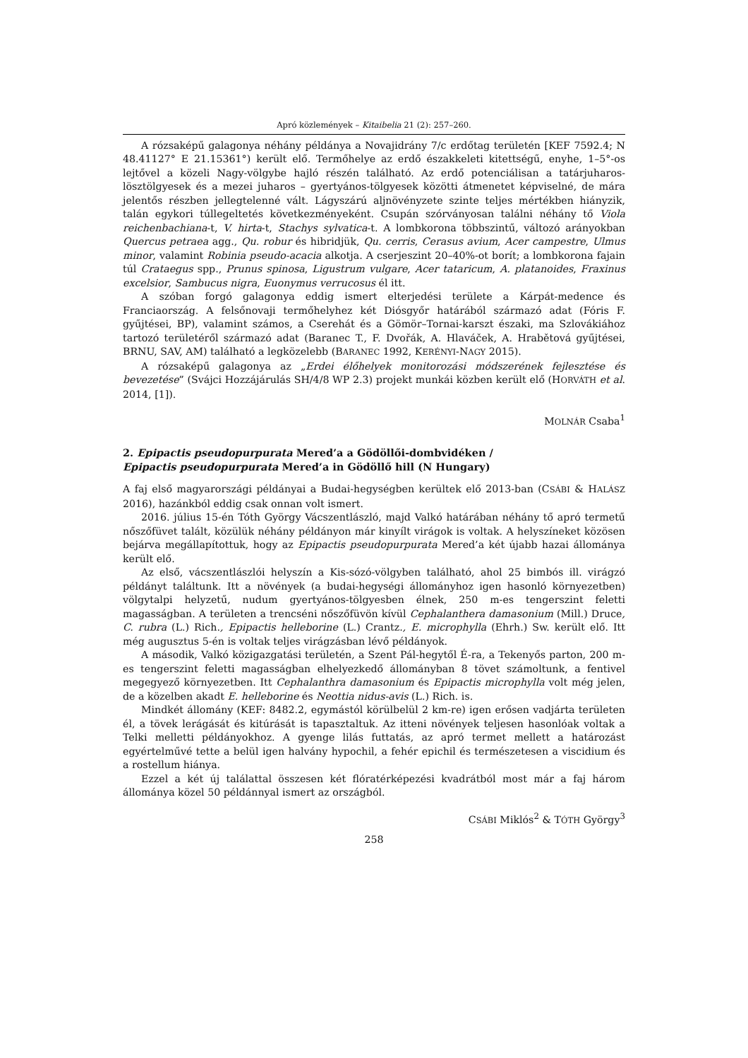Apró közlemények – Kitaibelia 21 (2): 257–260.
A rózsaképű galagonya néhány példánya a Novajidrány 7/c erdőtag területén [KEF 7592.4; N 48.41127° E 21.15361°) került elő. Termőhelye az erdő északkeleti kitettségű, enyhe, 1–5°-os lejtővel a közeli Nagy-völgybe hajló részén található. Az erdő potenciálisan a tatárjuharos-lösztölgyesek és a mezei juharos – gyertyános-tölgyesek közötti átmenetet képviselné, de mára jelentős részben jellegtelenné vált. Lágyszárú aljnövényzete szinte teljes mértékben hiányzik, talán egykori túllegeltetés következményeként. Csupán szórványosan találni néhány tő Viola reichenbachiana-t, V. hirta-t, Stachys sylvatica-t. A lombkorona többszintű, változó arányokban Quercus petraea agg., Qu. robur és hibridjük, Qu. cerris, Cerasus avium, Acer campestre, Ulmus minor, valamint Robinia pseudo-acacia alkotja. A cserjeszint 20–40%-ot borít; a lombkorona fajain túl Crataegus spp., Prunus spinosa, Ligustrum vulgare, Acer tataricum, A. platanoides, Fraxinus excelsior, Sambucus nigra, Euonymus verrucosus él itt.
A szóban forgó galagonya eddig ismert elterjedési területe a Kárpát-medence és Franciaország. A felsőnovaji termőhelyhez két Diósgyőr határából származó adat (Fóris F. gyűjtései, BP), valamint számos, a Cserehát és a Gömör–Tornai-karszt északi, ma Szlovákiához tartozó területéről származó adat (Baranec T., F. Dvořák, A. Hlaváček, A. Hrabětová gyűjtései, BRNU, SAV, AM) található a legközelebb (BARANEC 1992, KERÉNYI-NAGY 2015).
A rózsaképű galagonya az „Erdei élőhelyek monitorozási módszerének fejlesztése és bevezetése” (Svájci Hozzájárulás SH/4/8 WP 2.3) projekt munkái közben került elő (HORVÁTH et al. 2014, [1]).
MOLNÁR Csaba<sup>1</sup>
2. Epipactis pseudopurpurata Mered’a a Gödöllői-dombvidéken /
Epipactis pseudopurpurata Mered’a in Gödöllő hill (N Hungary)
A faj első magyarországi példányai a Budai-hegységben kerültek elő 2013-ban (CSÁBI & HALÁSZ 2016), hazánkból eddig csak onnan volt ismert.
2016. július 15-én Tóth György Vácszentlászló, majd Valkó határában néhány tő apró termetű nőszőfüvet talált, közülük néhány példányon már kinyílt virágok is voltak. A helyszíneket közösen bejárva megállapítottuk, hogy az Epipactis pseudopurpurata Mered’a két újabb hazai állománya került elő.
Az első, vácszentlászlói helyszín a Kis-sózó-völgyben található, ahol 25 bimbós ill. virágzó példányt találtunk. Itt a növények (a budai-hegységi állományhoz igen hasonló környezetben) völgytalpi helyzetű, nudum gyertyános-tölgyesben élnek, 250 m-es tengerszint feletti magasságban. A területen a trencséni nőszőfüvön kívül Cephalanthera damasonium (Mill.) Druce, C. rubra (L.) Rich., Epipactis helleborine (L.) Crantz., E. microphylla (Ehrh.) Sw. került elő. Itt még augusztus 5-én is voltak teljes virágzásban lévő példányok.
A második, Valkó közigazgatási területén, a Szent Pál-hegytől É-ra, a Tekenyős parton, 200 m-es tengerszint feletti magasságban elhelyezkedő állományban 8 tövet számoltunk, a fentivel megegyező környezetben. Itt Cephalanthra damasonium és Epipactis microphylla volt még jelen, de a közelben akadt E. helleborine és Neottia nidus-avis (L.) Rich. is.
Mindkét állomány (KEF: 8482.2, egymástól körülbelül 2 km-re) igen erősen vadjárta területen él, a tövek lerágását és kitúrását is tapasztaltuk. Az itteni növények teljesen hasonlóak voltak a Telki melletti példányokhoz. A gyenge lilás futtatás, az apró termet mellett a határozást egyértelművé tette a belül igen halvány hypochil, a fehér epichil és természetesen a viscidium és a rostellum hiánya.
Ezzel a két új találattal összesen két flóratérképezési kvadrátból most már a faj három állománya közel 50 példánnyal ismert az országból.
CSÁBI Miklós<sup>2</sup> & TÓTH György<sup>3</sup>
258